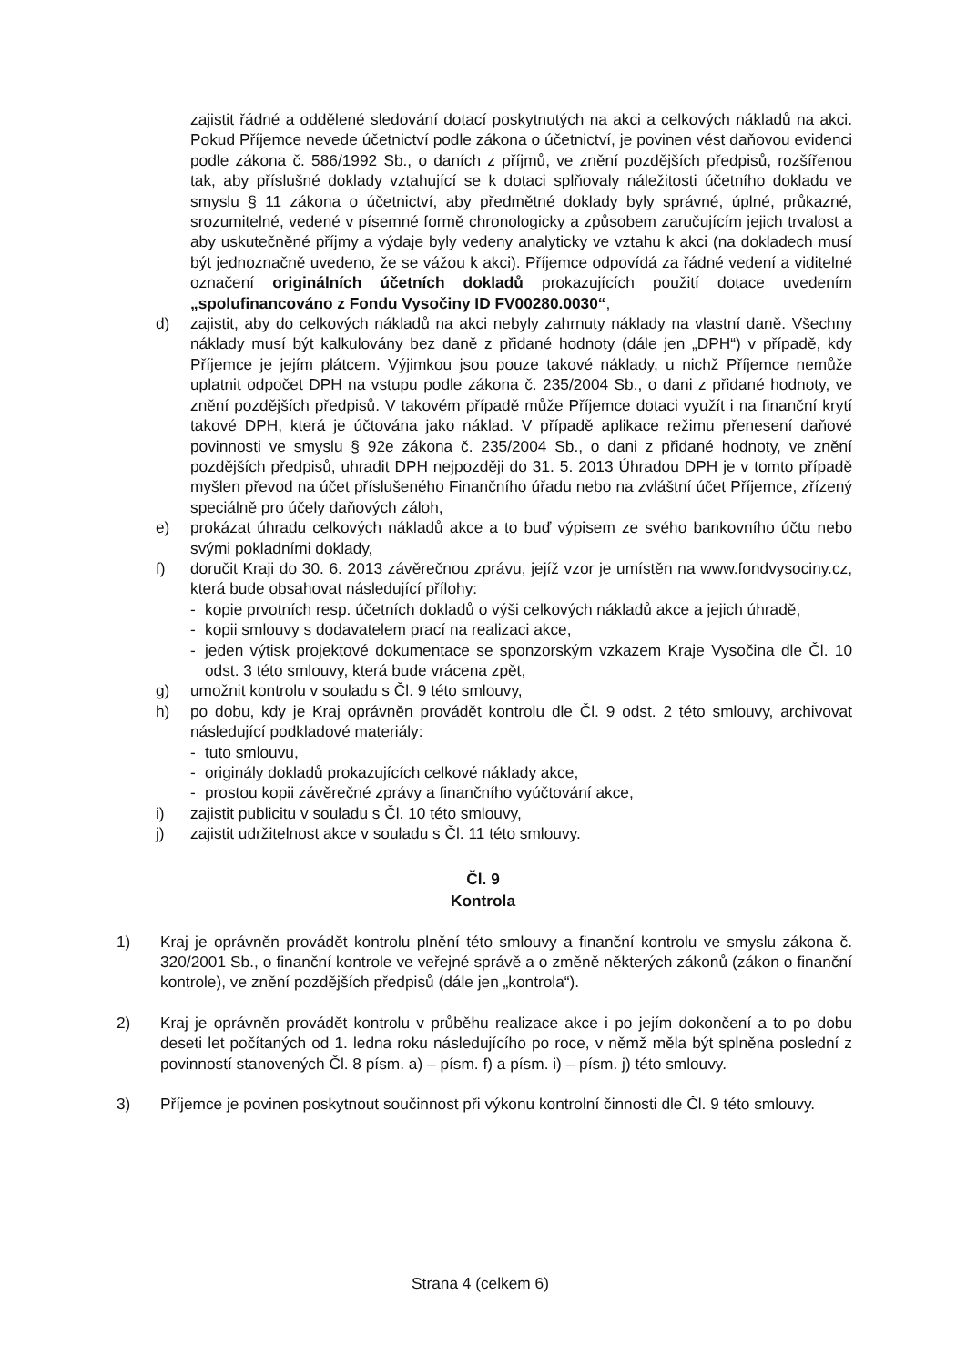zajistit řádné a oddělené sledování dotací poskytnutých na akci a celkových nákladů na akci. Pokud Příjemce nevede účetnictví podle zákona o účetnictví, je povinen vést daňovou evidenci podle zákona č. 586/1992 Sb., o daních z příjmů, ve znění pozdějších předpisů, rozšířenou tak, aby příslušné doklady vztahující se k dotaci splňovaly náležitosti účetního dokladu ve smyslu § 11 zákona o účetnictví, aby předmětné doklady byly správné, úplné, průkazné, srozumitelné, vedené v písemné formě chronologicky a způsobem zaručujícím jejich trvalost a aby uskutečněné příjmy a výdaje byly vedeny analyticky ve vztahu k akci (na dokladech musí být jednoznačně uvedeno, že se vážou k akci). Příjemce odpovídá za řádné vedení a viditelné označení originálních účetních dokladů prokazujících použití dotace uvedením „spolufinancováno z Fondu Vysočiny ID FV00280.0030“,
d) zajistit, aby do celkových nákladů na akci nebyly zahrnuty náklady na vlastní daně. Všechny náklady musí být kalkulovány bez daně z přidané hodnoty (dále jen „DPH“) v případě, kdy Příjemce je jejím plátcem. Výjimkou jsou pouze takové náklady, u nichž Příjemce nemůže uplatnit odpočet DPH na vstupu podle zákona č. 235/2004 Sb., o dani z přidané hodnoty, ve znění pozdějších předpisů. V takovém případě může Příjemce dotaci využít i na finanční krytí takové DPH, která je účtována jako náklad. V případě aplikace režimu přenesení daňové povinnosti ve smyslu § 92e zákona č. 235/2004 Sb., o dani z přidané hodnoty, ve znění pozdějších předpisů, uhradit DPH nejpozději do 31. 5. 2013 Úhradou DPH je v tomto případě myšlen převod na účet příslušeného Finančního úřadu nebo na zvláštní účet Příjemce, zřízený speciálně pro účely daňových záloh,
e) prokázat úhradu celkových nákladů akce a to buď výpisem ze svého bankovního účtu nebo svými pokladními doklady,
f) doručit Kraji do 30. 6. 2013 závěrečnou zprávu, jejíž vzor je umístěn na www.fondvysociny.cz, která bude obsahovat následující přílohy:
- kopie prvotních resp. účetních dokladů o výši celkových nákladů akce a jejich úhradě,
- kopii smlouvy s dodavatelem prací na realizaci akce,
- jeden výtisk projektové dokumentace se sponzorským vzkazem Kraje Vysočina dle Čl. 10 odst. 3 této smlouvy, která bude vrácena zpět,
g) umožnit kontrolu v souladu s Čl. 9 této smlouvy,
h) po dobu, kdy je Kraj oprávněn provádět kontrolu dle Čl. 9 odst. 2 této smlouvy, archivovat následující podkladové materiály:
- tuto smlouvu,
- originály dokladů prokazujících celkové náklady akce,
- prostou kopii závěrečné zprávy a finančního vyúčtování akce,
i) zajistit publicitu v souladu s Čl. 10 této smlouvy,
j) zajistit udržitelnost akce v souladu s Čl. 11 této smlouvy.
Čl. 9
Kontrola
1) Kraj je oprávněn provádět kontrolu plnění této smlouvy a finanční kontrolu ve smyslu zákona č. 320/2001 Sb., o finanční kontrole ve veřejné správě a o změně některých zákonů (zákon o finanční kontrole), ve znění pozdějších předpisů (dále jen „kontrola“).
2) Kraj je oprávněn provádět kontrolu v průběhu realizace akce i po jejím dokončení a to po dobu deseti let počítaných od 1. ledna roku následujícího po roce, v němž měla být splněna poslední z povinností stanovených Čl. 8 písm. a) – písm. f) a písm. i) – písm. j) této smlouvy.
3) Příjemce je povinen poskytnout součinnost při výkonu kontrolní činnosti dle Čl. 9 této smlouvy.
Strana 4 (celkem 6)